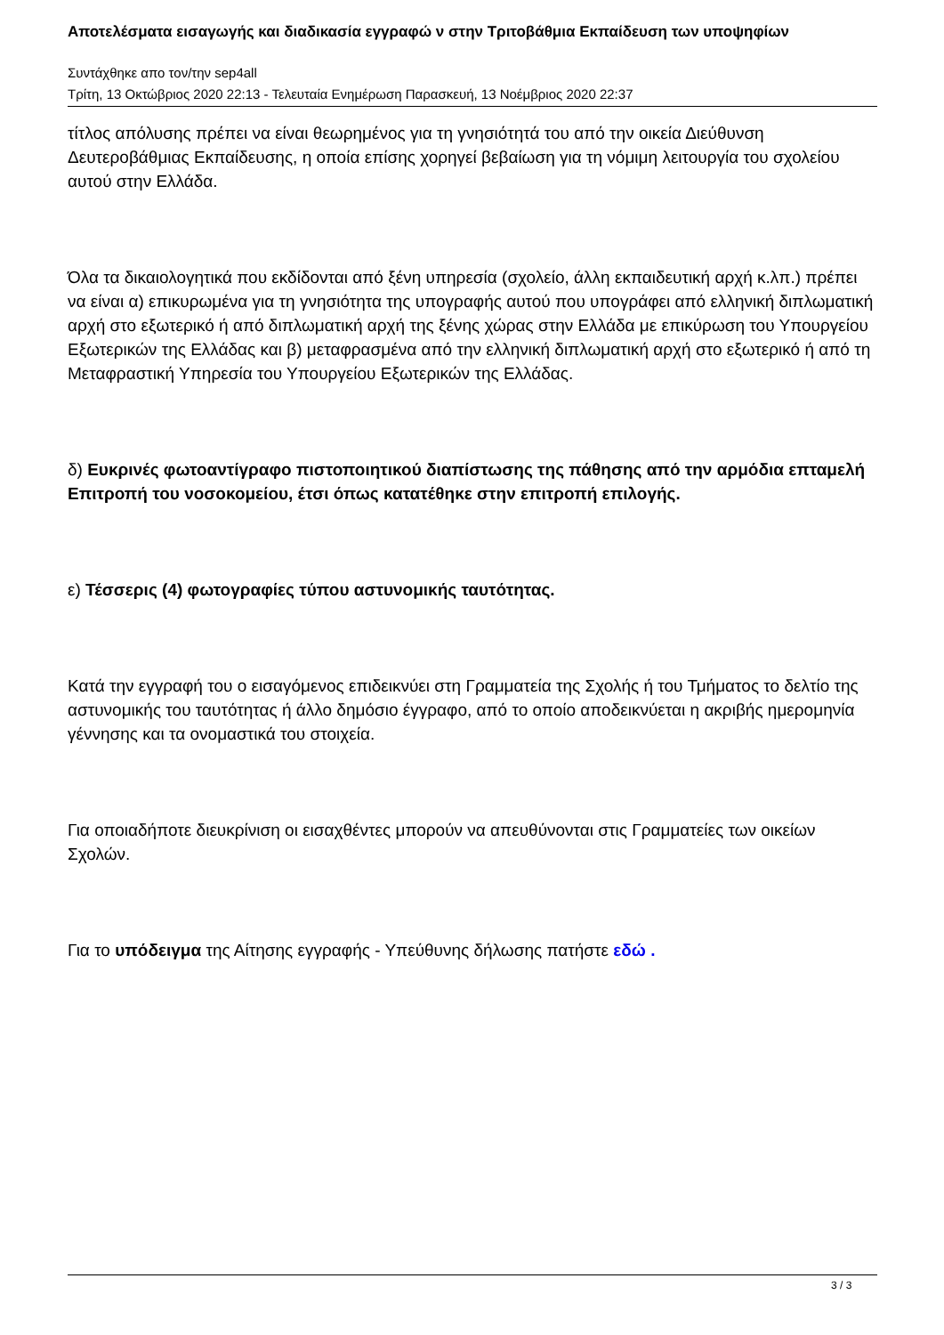Αποτελέσματα εισαγωγής και διαδικασία εγγραφώ ν στην Τριτοβάθμια Εκπαίδευση των υποψηφίων
Συντάχθηκε απο τον/την sep4all
Τρίτη, 13 Οκτώβριος 2020 22:13 - Τελευταία Ενημέρωση Παρασκευή, 13 Νοέμβριος 2020 22:37
τίτλος απόλυσης πρέπει να είναι θεωρημένος για τη γνησιότητά του από την οικεία Διεύθυνση Δευτεροβάθμιας Εκπαίδευσης, η οποία επίσης χορηγεί βεβαίωση για τη νόμιμη λειτουργία του σχολείου αυτού στην Ελλάδα.
Όλα τα δικαιολογητικά που εκδίδονται από ξένη υπηρεσία (σχολείο, άλλη εκπαιδευτική αρχή κ.λπ.) πρέπει να είναι α) επικυρωμένα για τη γνησιότητα της υπογραφής αυτού που υπογράφει από ελληνική διπλωματική αρχή στο εξωτερικό ή από διπλωματική αρχή της ξένης χώρας στην Ελλάδα με επικύρωση του Υπουργείου Εξωτερικών της Ελλάδας και β) μεταφρασμένα από την ελληνική διπλωματική αρχή στο εξωτερικό ή από τη Μεταφραστική Υπηρεσία του Υπουργείου Εξωτερικών της Ελλάδας.
δ) Ευκρινές φωτοαντίγραφο πιστοποιητικού διαπίστωσης της πάθησης από την αρμόδια επταμελή Επιτροπή του νοσοκομείου, έτσι όπως κατατέθηκε στην επιτροπή επιλογής.
ε) Τέσσερις (4) φωτογραφίες τύπου αστυνομικής ταυτότητας.
Κατά την εγγραφή του ο εισαγόμενος επιδεικνύει στη Γραμματεία της Σχολής ή του Τμήματος το δελτίο της αστυνομικής του ταυτότητας ή άλλο δημόσιο έγγραφο, από το οποίο αποδεικνύεται η ακριβής ημερομηνία γέννησης και τα ονομαστικά του στοιχεία.
Για οποιαδήποτε διευκρίνιση οι εισαχθέντες μπορούν να απευθύνονται στις Γραμματείες των οικείων Σχολών.
Για το υπόδειγμα της Αίτησης εγγραφής - Υπεύθυνης δήλωσης πατήστε εδώ .
3 / 3